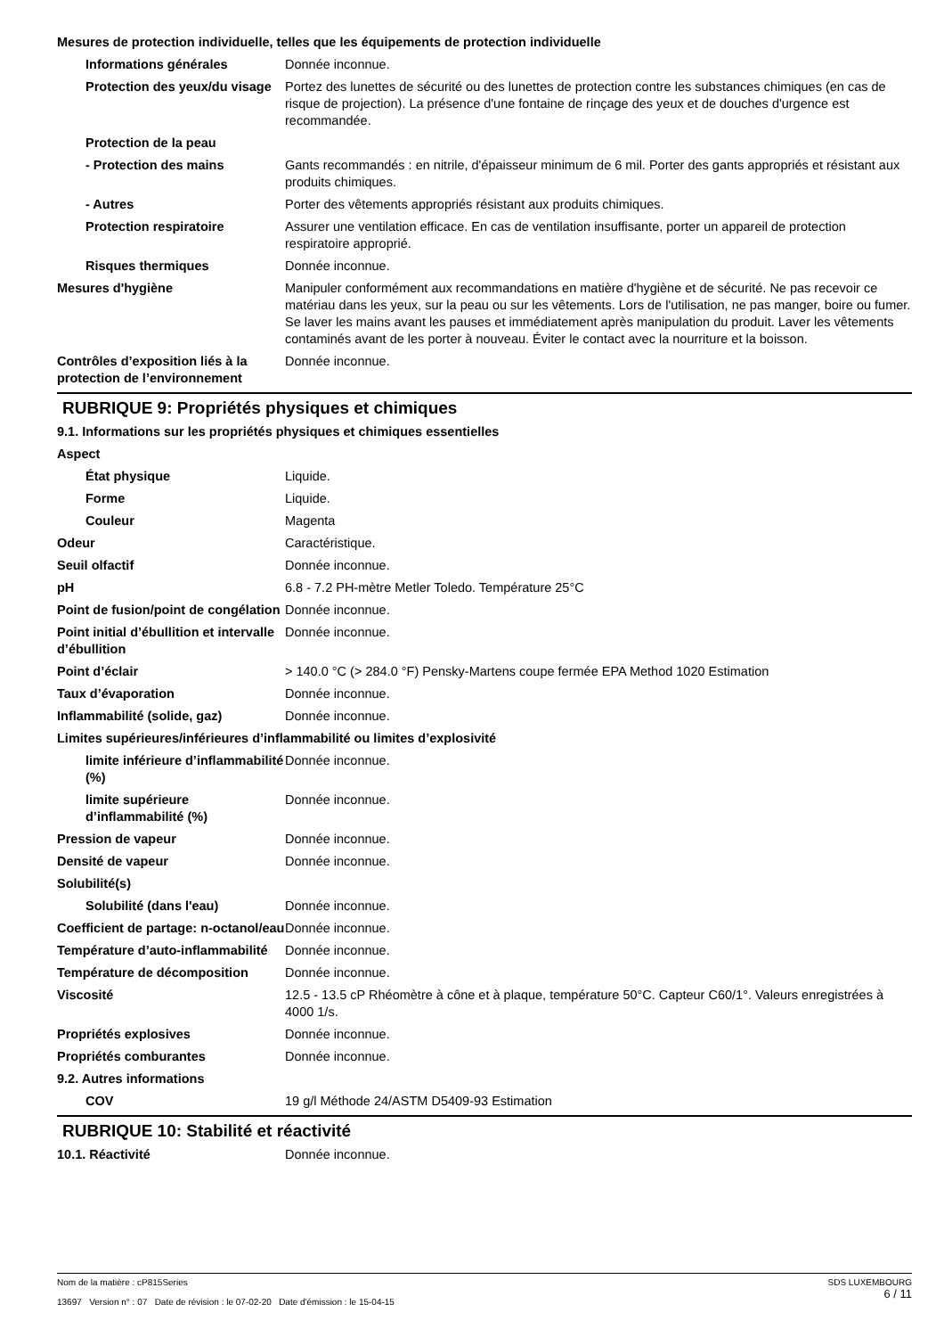Mesures de protection individuelle, telles que les équipements de protection individuelle
Informations générales Donnée inconnue.
Protection des yeux/du visage
Portez des lunettes de sécurité ou des lunettes de protection contre les substances chimiques (en cas de risque de projection). La présence d'une fontaine de rinçage des yeux et de douches d'urgence est recommandée.
Protection de la peau
- Protection des mains Gants recommandés : en nitrile, d'épaisseur minimum de 6 mil. Porter des gants appropriés et résistant aux produits chimiques.
- Autres Porter des vêtements appropriés résistant aux produits chimiques.
Protection respiratoire Assurer une ventilation efficace. En cas de ventilation insuffisante, porter un appareil de protection respiratoire approprié.
Risques thermiques Donnée inconnue.
Mesures d'hygiène Manipuler conformément aux recommandations en matière d'hygiène et de sécurité. Ne pas recevoir ce matériau dans les yeux, sur la peau ou sur les vêtements. Lors de l'utilisation, ne pas manger, boire ou fumer. Se laver les mains avant les pauses et immédiatement après manipulation du produit. Laver les vêtements contaminés avant de les porter à nouveau. Éviter le contact avec la nourriture et la boisson.
Contrôles d’exposition liés à la protection de l’environnement
Donnée inconnue.
RUBRIQUE 9: Propriétés physiques et chimiques
9.1. Informations sur les propriétés physiques et chimiques essentielles
Aspect
État physique Liquide.
Forme Liquide.
Couleur Magenta
Odeur Caractéristique.
Seuil olfactif Donnée inconnue.
pH 6.8 - 7.2 PH-mètre Metler Toledo. Température 25°C
Point de fusion/point de congélation
Donnée inconnue.
Point initial d’ébullition et intervalle d’ébullition
Donnée inconnue.
Point d’éclair > 140.0 °C (> 284.0 °F) Pensky-Martens coupe fermée EPA Method 1020 Estimation
Taux d’évaporation Donnée inconnue.
Inflammabilité (solide, gaz) Donnée inconnue.
Limites supérieures/inférieures d’inflammabilité ou limites d’explosivité
limite inférieure d’inflammabilité (%)
Donnée inconnue.
limite supérieure d’inflammabilité (%)
Donnée inconnue.
Pression de vapeur Donnée inconnue.
Densité de vapeur Donnée inconnue.
Solubilité(s)
Solubilité (dans l'eau) Donnée inconnue.
Coefficient de partage: n-octanol/eau
Donnée inconnue.
Température d’auto-inflammabilité
Donnée inconnue.
Température de décomposition Donnée inconnue.
Viscosité 12.5 - 13.5 cP Rhéomètre à cône et à plaque, température 50°C. Capteur C60/1°. Valeurs enregistrées à 4000 1/s.
Propriétés explosives Donnée inconnue.
Propriétés comburantes Donnée inconnue.
9.2. Autres informations
COV 19 g/l Méthode 24/ASTM D5409-93 Estimation
RUBRIQUE 10: Stabilité et réactivité
10.1. Réactivité Donnée inconnue.
Nom de la matière : cP815Series
13697 Version n° : 07 Date de révision : le 07-02-20 Date d'émission : le 15-04-15
SDS LUXEMBOURG
6 / 11